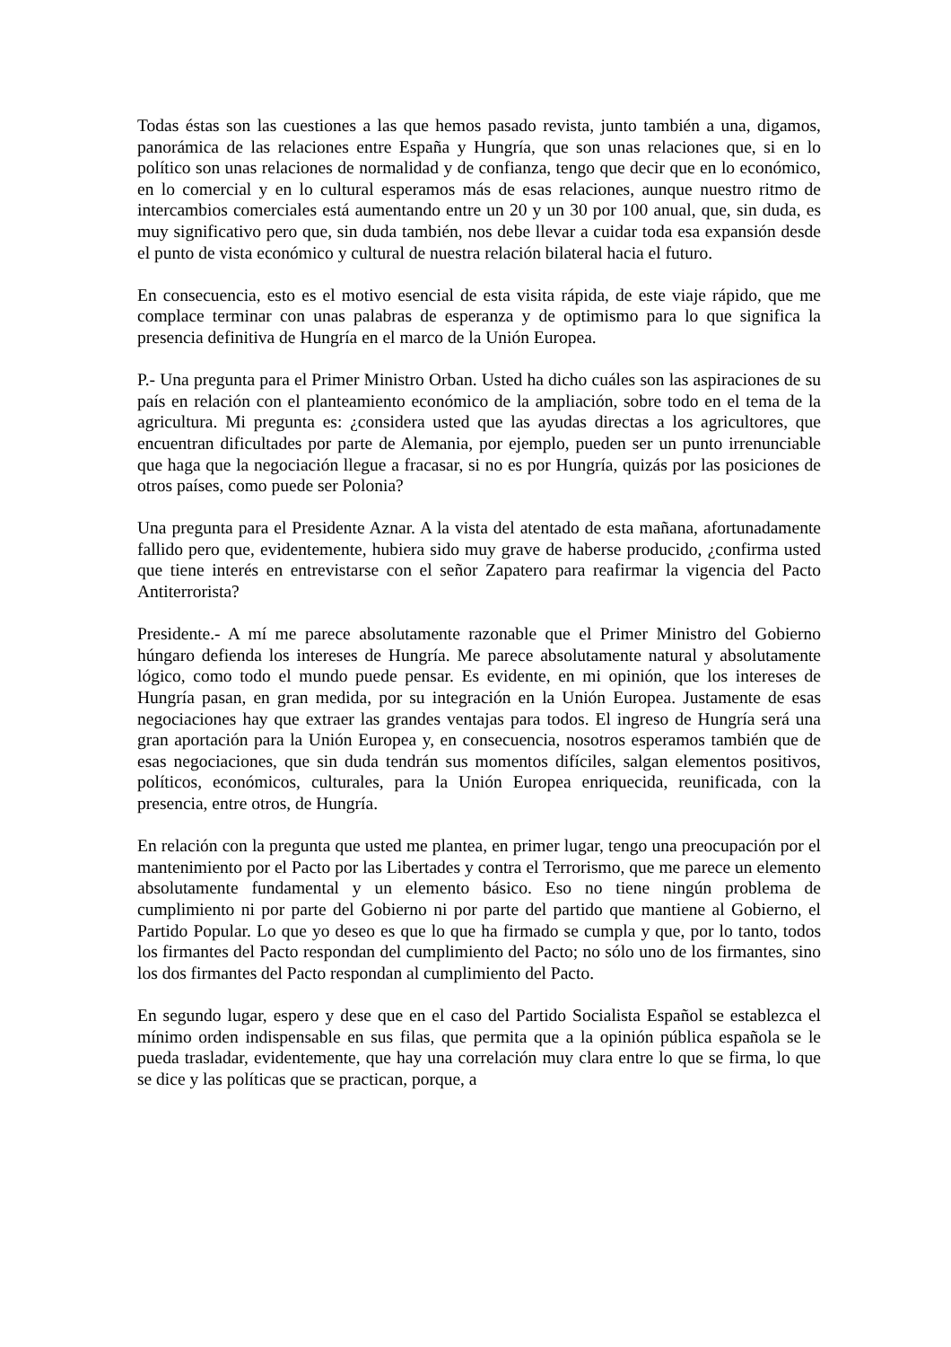Todas éstas son las cuestiones a las que hemos pasado revista, junto también a una, digamos, panorámica de las relaciones entre España y Hungría, que son unas relaciones que, si en lo político son unas relaciones de normalidad y de confianza, tengo que decir que en lo económico, en lo comercial y en lo cultural esperamos más de esas relaciones, aunque nuestro ritmo de intercambios comerciales está aumentando entre un 20 y un 30 por 100 anual, que, sin duda, es muy significativo pero que, sin duda también, nos debe llevar a cuidar toda esa expansión desde el punto de vista económico y cultural de nuestra relación bilateral hacia el futuro.
En consecuencia, esto es el motivo esencial de esta visita rápida, de este viaje rápido, que me complace terminar con unas palabras de esperanza y de optimismo para lo que significa la presencia definitiva de Hungría en el marco de la Unión Europea.
P.- Una pregunta para el Primer Ministro Orban. Usted ha dicho cuáles son las aspiraciones de su país en relación con el planteamiento económico de la ampliación, sobre todo en el tema de la agricultura. Mi pregunta es: ¿considera usted que las ayudas directas a los agricultores, que encuentran dificultades por parte de Alemania, por ejemplo, pueden ser un punto irrenunciable que haga que la negociación llegue a fracasar, si no es por Hungría, quizás por las posiciones de otros países, como puede ser Polonia?
Una pregunta para el Presidente Aznar. A la vista del atentado de esta mañana, afortunadamente fallido pero que, evidentemente, hubiera sido muy grave de haberse producido, ¿confirma usted que tiene interés en entrevistarse con el señor Zapatero para reafirmar la vigencia del Pacto Antiterrorista?
Presidente.- A mí me parece absolutamente razonable que el Primer Ministro del Gobierno húngaro defienda los intereses de Hungría. Me parece absolutamente natural y absolutamente lógico, como todo el mundo puede pensar. Es evidente, en mi opinión, que los intereses de Hungría pasan, en gran medida, por su integración en la Unión Europea. Justamente de esas negociaciones hay que extraer las grandes ventajas para todos. El ingreso de Hungría será una gran aportación para la Unión Europea y, en consecuencia, nosotros esperamos también que de esas negociaciones, que sin duda tendrán sus momentos difíciles, salgan elementos positivos, políticos, económicos, culturales, para la Unión Europea enriquecida, reunificada, con la presencia, entre otros, de Hungría.
En relación con la pregunta que usted me plantea, en primer lugar, tengo una preocupación por el mantenimiento por el Pacto por las Libertades y contra el Terrorismo, que me parece un elemento absolutamente fundamental y un elemento básico. Eso no tiene ningún problema de cumplimiento ni por parte del Gobierno ni por parte del partido que mantiene al Gobierno, el Partido Popular. Lo que yo deseo es que lo que ha firmado se cumpla y que, por lo tanto, todos los firmantes del Pacto respondan del cumplimiento del Pacto; no sólo uno de los firmantes, sino los dos firmantes del Pacto respondan al cumplimiento del Pacto.
En segundo lugar, espero y dese que en el caso del Partido Socialista Español se establezca el mínimo orden indispensable en sus filas, que permita que a la opinión pública española se le pueda trasladar, evidentemente, que hay una correlación muy clara entre lo que se firma, lo que se dice y las políticas que se practican, porque, a